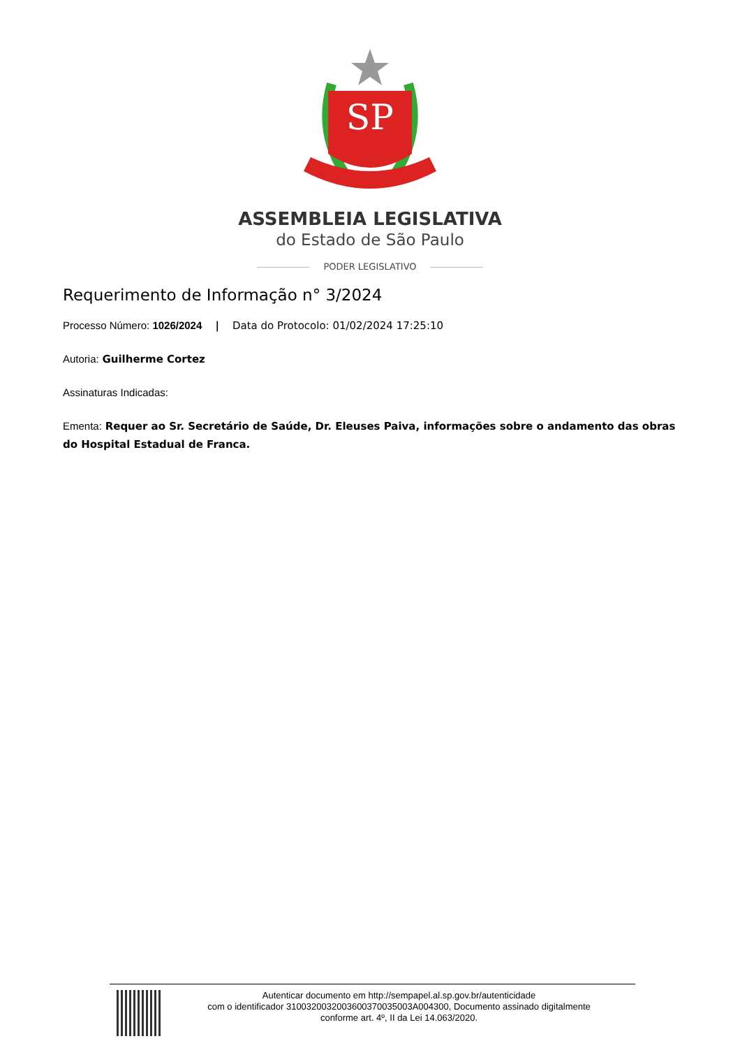SP
ASSEMBLEIA LEGISLATIVA
do Estado de São Paulo
PODER LEGISLATIVO
Requerimento de Informação n° 3/2024
Processo Número: 1026/2024 | Data do Protocolo: 01/02/2024 17:25:10
Autoria: Guilherme Cortez
Assinaturas Indicadas:
Ementa: Requer ao Sr. Secretário de Saúde, Dr. Eleuses Paiva, informações sobre o andamento das obras do Hospital Estadual de Franca.
Autenticar documento em http://sempapel.al.sp.gov.br/autenticidade
com o identificador 3100320032003600370035003A004300, Documento assinado digitalmente
conforme art. 4º, II da Lei 14.063/2020.